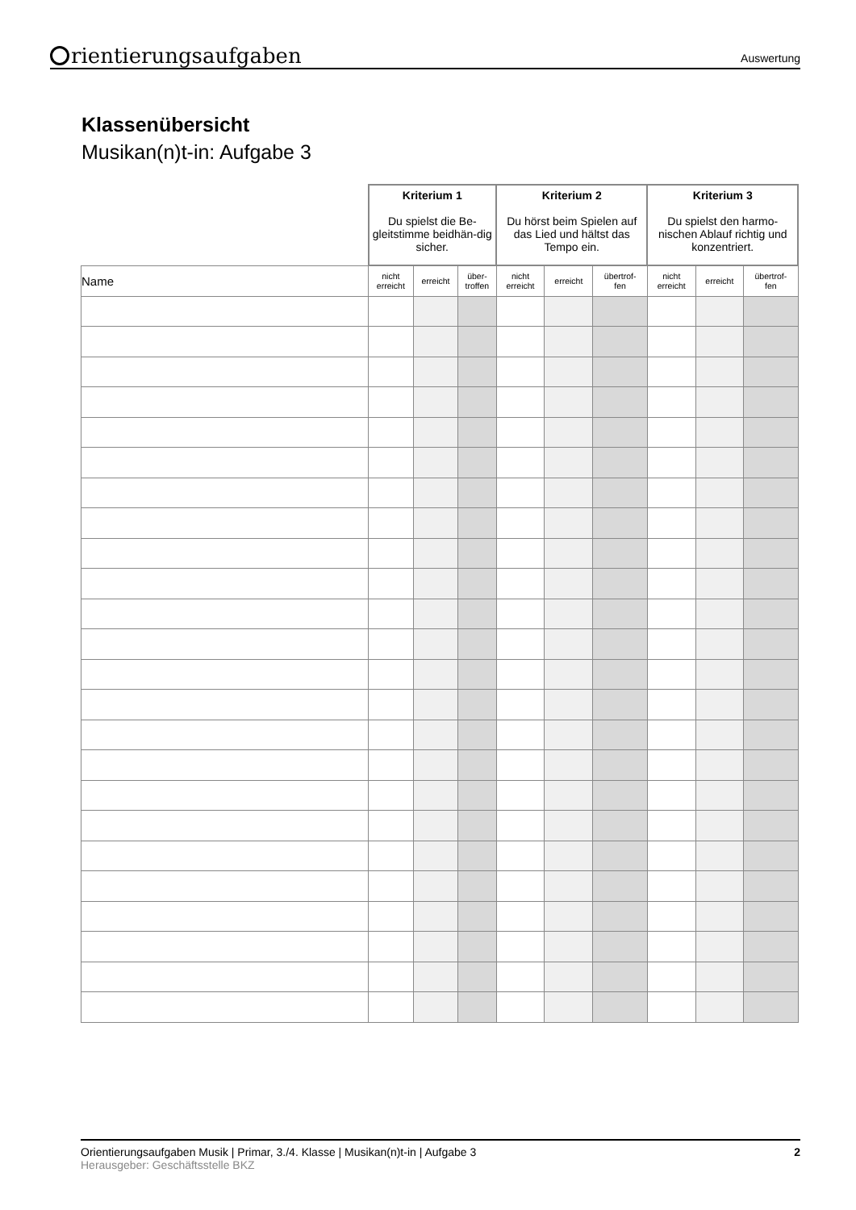rientierungsaufgaben
Auswertung
Klassenübersicht
Musikan(n)t-in: Aufgabe 3
| | Kriterium 1 Du spielst die Be-gleitstimme beidhän-dig sicher. | | | Kriterium 2 Du hörst beim Spielen auf das Lied und hältst das Tempo ein. | | | Kriterium 3 Du spielst den harmo-nischen Ablauf richtig und konzentriert. | | |
| Name | nicht erreicht | erreicht | über- troffen | nicht erreicht | erreicht | übertrof- fen | nicht erreicht | erreicht | übertrof- fen |
Orientierungsaufgaben Musik | Primar, 3./4. Klasse | Musikan(n)t-in | Aufgabe 3 2
Herausgeber: Geschäftsstelle BKZ